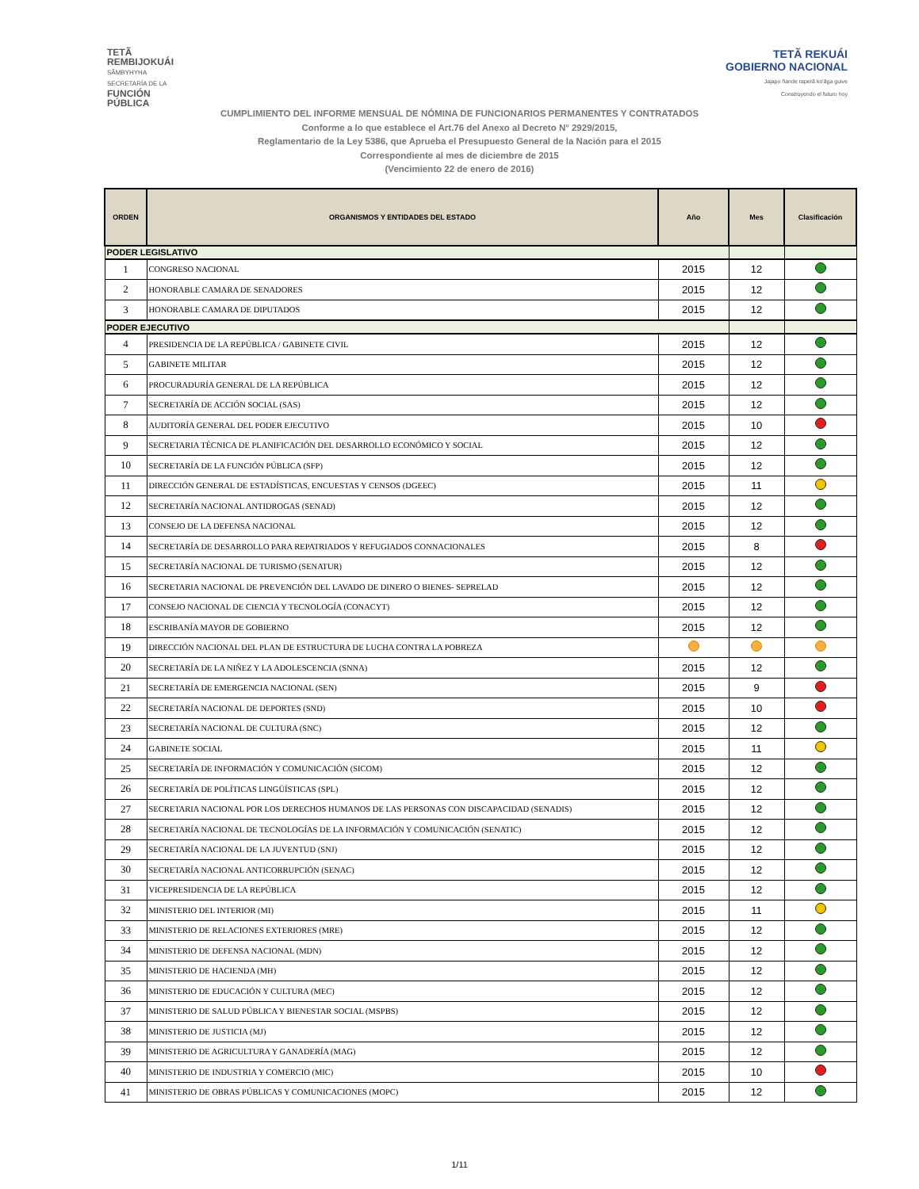TETÃ
REMBIJOKUÁI
SÃMBYHYHA
SECRETARÍA DE LA
FUNCIÓN
PÚBLICA
TETÃ REKUÁI
GOBIERNO NACIONAL
Jajapo ñande raperã ko'ãga guive
Construyendo el futuro hoy
CUMPLIMIENTO DEL INFORME MENSUAL DE NÓMINA DE FUNCIONARIOS PERMANENTES Y CONTRATADOS
Conforme a lo que establece el Art.76 del Anexo al Decreto N° 2929/2015,
Reglamentario de la Ley 5386, que Aprueba el Presupuesto General de la Nación para el 2015
Correspondiente al mes de diciembre de 2015
(Vencimiento 22 de enero de 2016)
| ORDEN | ORGANISMOS Y ENTIDADES DEL ESTADO | Año | Mes | Clasificación |
| --- | --- | --- | --- | --- |
| PODER LEGISLATIVO | | | | |
| 1 | CONGRESO NACIONAL | 2015 | 12 | |
| 2 | HONORABLE CAMARA DE SENADORES | 2015 | 12 | |
| 3 | HONORABLE CAMARA DE DIPUTADOS | 2015 | 12 | |
| PODER EJECUTIVO | | | | |
| 4 | PRESIDENCIA DE LA REPÚBLICA / GABINETE CIVIL | 2015 | 12 | |
| 5 | GABINETE MILITAR | 2015 | 12 | |
| 6 | PROCURADURÍA GENERAL DE LA REPÚBLICA | 2015 | 12 | |
| 7 | SECRETARÍA DE ACCIÓN SOCIAL (SAS) | 2015 | 12 | |
| 8 | AUDITORÍA GENERAL DEL PODER EJECUTIVO | 2015 | 10 | |
| 9 | SECRETARIA TÉCNICA DE PLANIFICACIÓN DEL DESARROLLO ECONÓMICO Y SOCIAL | 2015 | 12 | |
| 10 | SECRETARÍA DE LA FUNCIÓN PÚBLICA (SFP) | 2015 | 12 | |
| 11 | DIRECCIÓN GENERAL DE ESTADÍSTICAS, ENCUESTAS Y CENSOS (DGEEC) | 2015 | 11 | |
| 12 | SECRETARÍA NACIONAL ANTIDROGAS (SENAD) | 2015 | 12 | |
| 13 | CONSEJO DE LA DEFENSA NACIONAL | 2015 | 12 | |
| 14 | SECRETARÍA DE DESARROLLO PARA REPATRIADOS Y REFUGIADOS CONNACIONALES | 2015 | 8 | |
| 15 | SECRETARÍA NACIONAL DE TURISMO (SENATUR) | 2015 | 12 | |
| 16 | SECRETARIA NACIONAL DE PREVENCIÓN DEL LAVADO DE DINERO O BIENES- SEPRELAD | 2015 | 12 | |
| 17 | CONSEJO NACIONAL DE CIENCIA Y TECNOLOGÍA (CONACYT) | 2015 | 12 | |
| 18 | ESCRIBANÍA MAYOR DE GOBIERNO | 2015 | 12 | |
| 19 | DIRECCIÓN NACIONAL DEL PLAN DE ESTRUCTURA DE LUCHA CONTRA LA POBREZA | | | |
| 20 | SECRETARÍA DE LA NIÑEZ Y LA ADOLESCENCIA (SNNA) | 2015 | 12 | |
| 21 | SECRETARÍA DE EMERGENCIA NACIONAL (SEN) | 2015 | 9 | |
| 22 | SECRETARÍA NACIONAL DE DEPORTES (SND) | 2015 | 10 | |
| 23 | SECRETARÍA NACIONAL DE CULTURA (SNC) | 2015 | 12 | |
| 24 | GABINETE SOCIAL | 2015 | 11 | |
| 25 | SECRETARÍA DE INFORMACIÓN Y COMUNICACIÓN (SICOM) | 2015 | 12 | |
| 26 | SECRETARÍA DE POLÍTICAS LINGÜÍSTICAS (SPL) | 2015 | 12 | |
| 27 | SECRETARIA NACIONAL POR LOS DERECHOS HUMANOS DE LAS PERSONAS CON DISCAPACIDAD (SENADIS) | 2015 | 12 | |
| 28 | SECRETARÍA NACIONAL DE TECNOLOGÍAS DE LA INFORMACIÓN Y COMUNICACIÓN (SENATIC) | 2015 | 12 | |
| 29 | SECRETARÍA NACIONAL DE LA JUVENTUD (SNJ) | 2015 | 12 | |
| 30 | SECRETARÍA NACIONAL ANTICORRUPCIÓN (SENAC) | 2015 | 12 | |
| 31 | VICEPRESIDENCIA DE LA REPÚBLICA | 2015 | 12 | |
| 32 | MINISTERIO DEL INTERIOR (MI) | 2015 | 11 | |
| 33 | MINISTERIO DE RELACIONES EXTERIORES (MRE) | 2015 | 12 | |
| 34 | MINISTERIO DE DEFENSA NACIONAL (MDN) | 2015 | 12 | |
| 35 | MINISTERIO DE HACIENDA (MH) | 2015 | 12 | |
| 36 | MINISTERIO DE EDUCACIÓN Y CULTURA (MEC) | 2015 | 12 | |
| 37 | MINISTERIO DE SALUD PÚBLICA Y BIENESTAR SOCIAL (MSPBS) | 2015 | 12 | |
| 38 | MINISTERIO DE JUSTICIA (MJ) | 2015 | 12 | |
| 39 | MINISTERIO DE AGRICULTURA Y GANADERÍA (MAG) | 2015 | 12 | |
| 40 | MINISTERIO DE INDUSTRIA Y COMERCIO (MIC) | 2015 | 10 | |
| 41 | MINISTERIO DE OBRAS PÚBLICAS Y COMUNICACIONES (MOPC) | 2015 | 12 | |
1/11